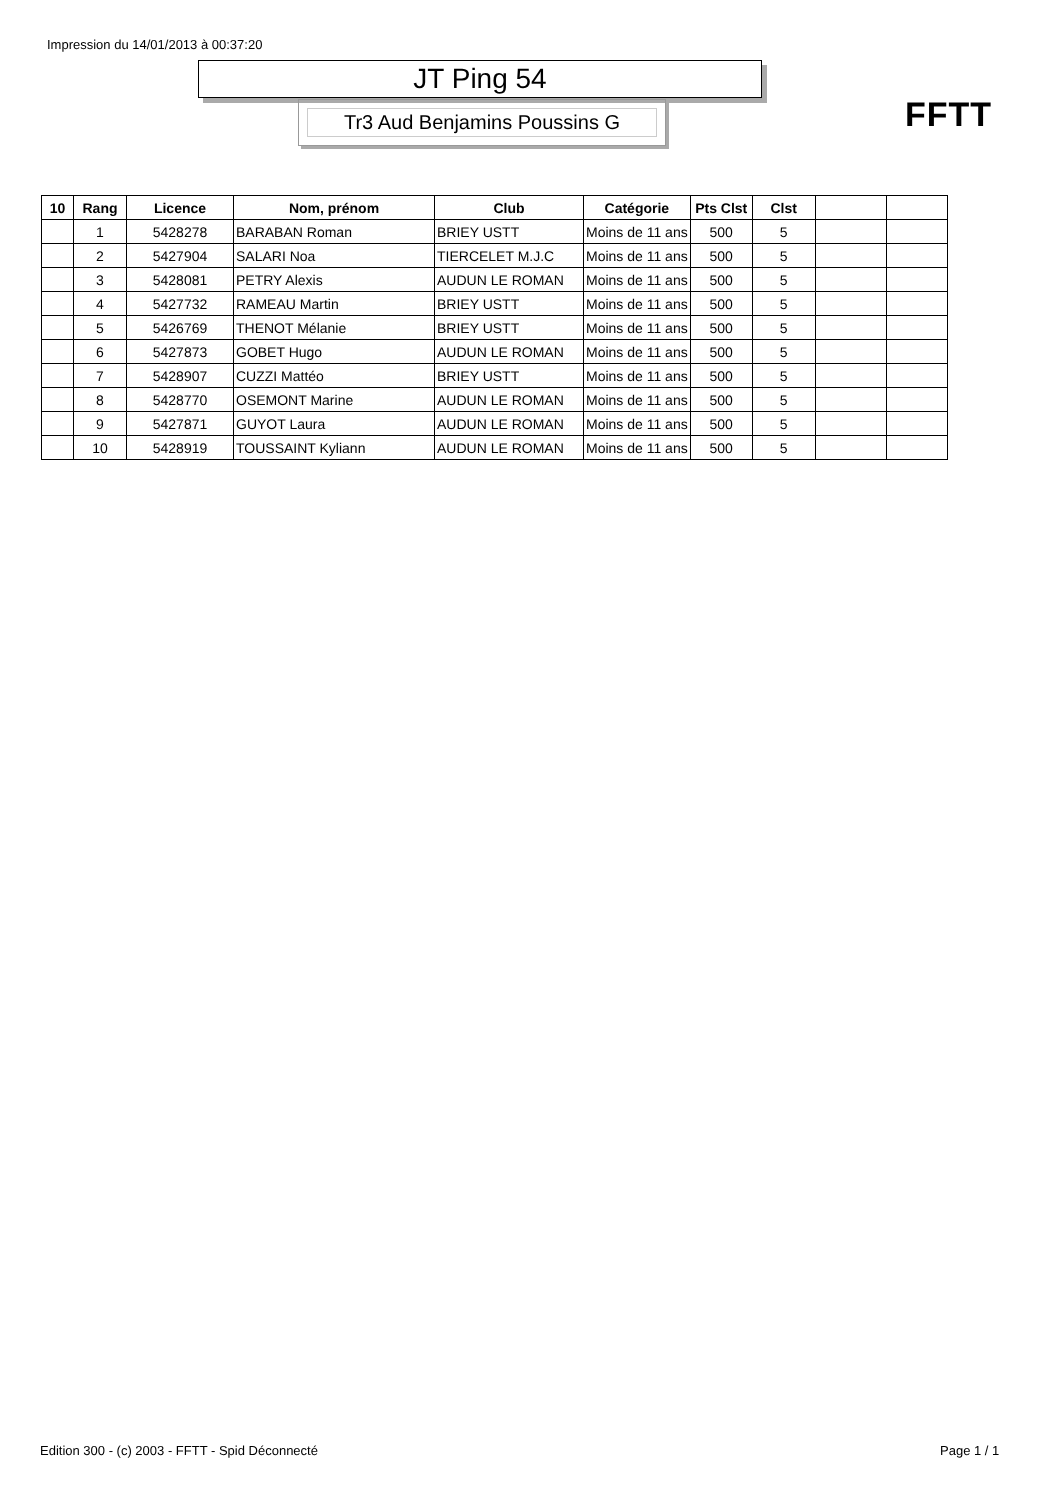Impression du 14/01/2013 à 00:37:20
JT Ping 54
Tr3 Aud Benjamins Poussins G FFTT
| 10 | Rang | Licence | Nom, prénom | Club | Catégorie | Pts Clst | Clst | | |
| --- | --- | --- | --- | --- | --- | --- | --- | --- | --- |
| | 1 | 5428278 | BARABAN Roman | BRIEY USTT | Moins de 11 ans | 500 | 5 | | |
| | 2 | 5427904 | SALARI Noa | TIERCELET M.J.C | Moins de 11 ans | 500 | 5 | | |
| | 3 | 5428081 | PETRY Alexis | AUDUN LE ROMAN | Moins de 11 ans | 500 | 5 | | |
| | 4 | 5427732 | RAMEAU Martin | BRIEY USTT | Moins de 11 ans | 500 | 5 | | |
| | 5 | 5426769 | THENOT Mélanie | BRIEY USTT | Moins de 11 ans | 500 | 5 | | |
| | 6 | 5427873 | GOBET Hugo | AUDUN LE ROMAN | Moins de 11 ans | 500 | 5 | | |
| | 7 | 5428907 | CUZZI Mattéo | BRIEY USTT | Moins de 11 ans | 500 | 5 | | |
| | 8 | 5428770 | OSEMONT Marine | AUDUN LE ROMAN | Moins de 11 ans | 500 | 5 | | |
| | 9 | 5427871 | GUYOT Laura | AUDUN LE ROMAN | Moins de 11 ans | 500 | 5 | | |
| | 10 | 5428919 | TOUSSAINT Kyliann | AUDUN LE ROMAN | Moins de 11 ans | 500 | 5 | | |
Edition 300 - (c) 2003 - FFTT - Spid Déconnecté
Page 1 / 1